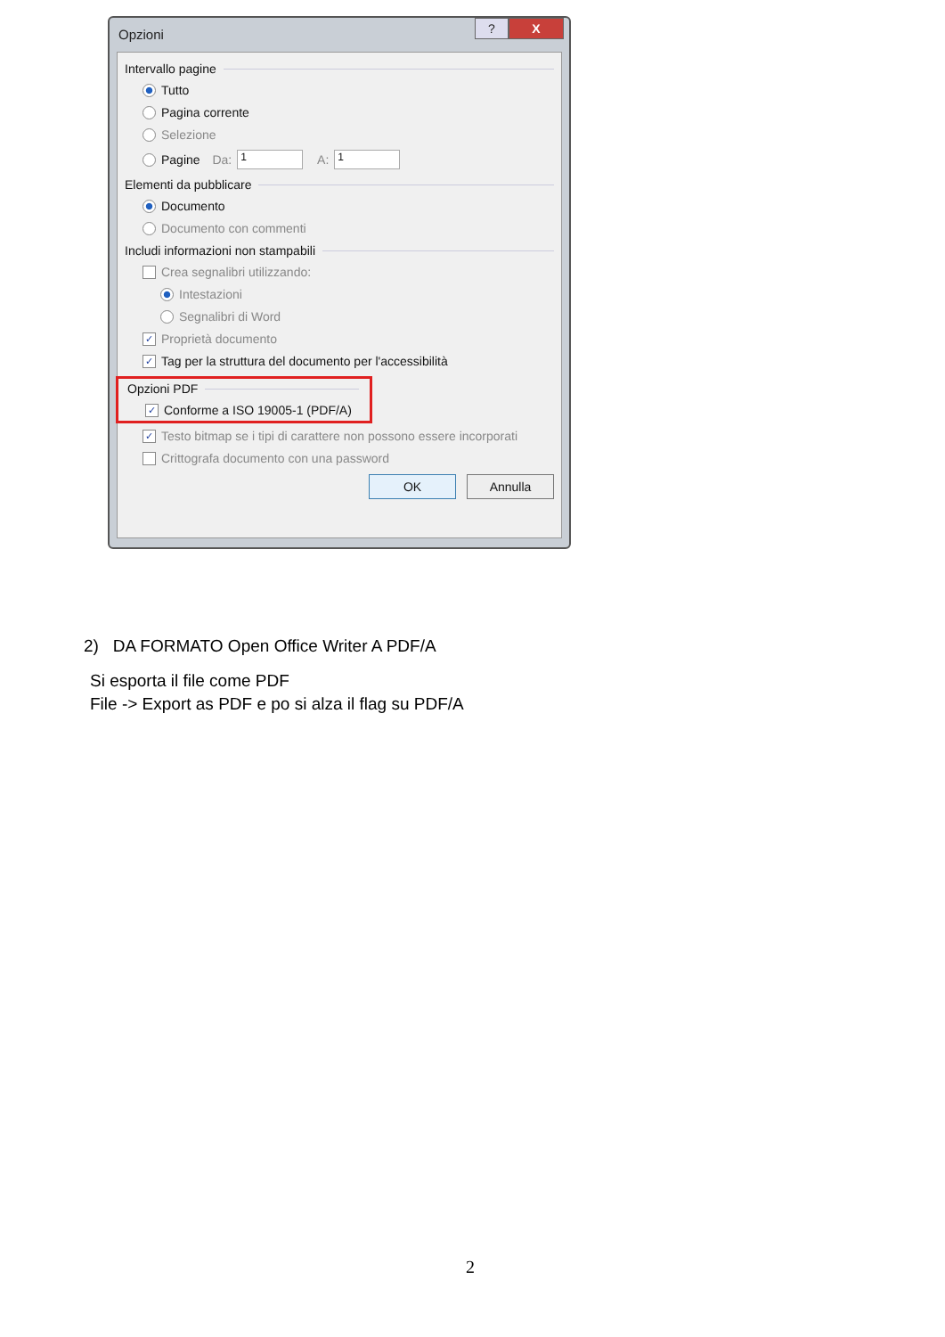Opzioni? X
Intervallo pagine
Tutto
Pagina corrente
Selezione
Pagine Da: 1 A: 1
Elementi da pubblicare
Documento
Documento con commenti
Includi informazioni non stampabili
Crea segnalibri utilizzando:
Intestazioni
Segnalibri di Word
✓ Proprietà documento
✓ Tag per la struttura del documento per l'accessibilità
Opzioni PDF
✓ Conforme a ISO 19005-1 (PDF/A)
✓ Testo bitmap se i tipi di carattere non possono essere incorporati
Crittografa documento con una password
OK Annulla
2) DA FORMATO Open Office Writer A PDF/A
Si esporta il file come PDF
File -> Export as PDF e po si alza il flag su PDF/A
2